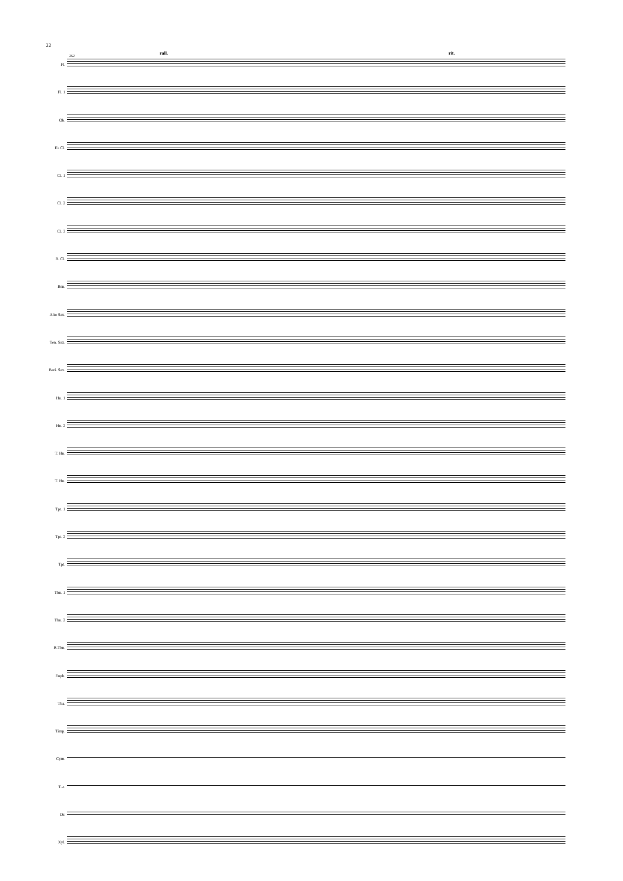22
rall. rit.
262
Fl.
Fl. 1
Ob.
E♭ Cl.
Cl. 1
Cl. 2
Cl. 3
B. Cl.
Bsn.
Alto Sax.
Ten. Sax.
Bari. Sax.
Hn. 1
Hn. 2
T. Hn.
T. Hn.
Tpt. 1
Tpt. 2
Tpt.
Tbn. 1
Tbn. 2
B.Tbn.
Euph.
Tba.
Timp.
Cym.
T.-t.
Dr.
Xyl.